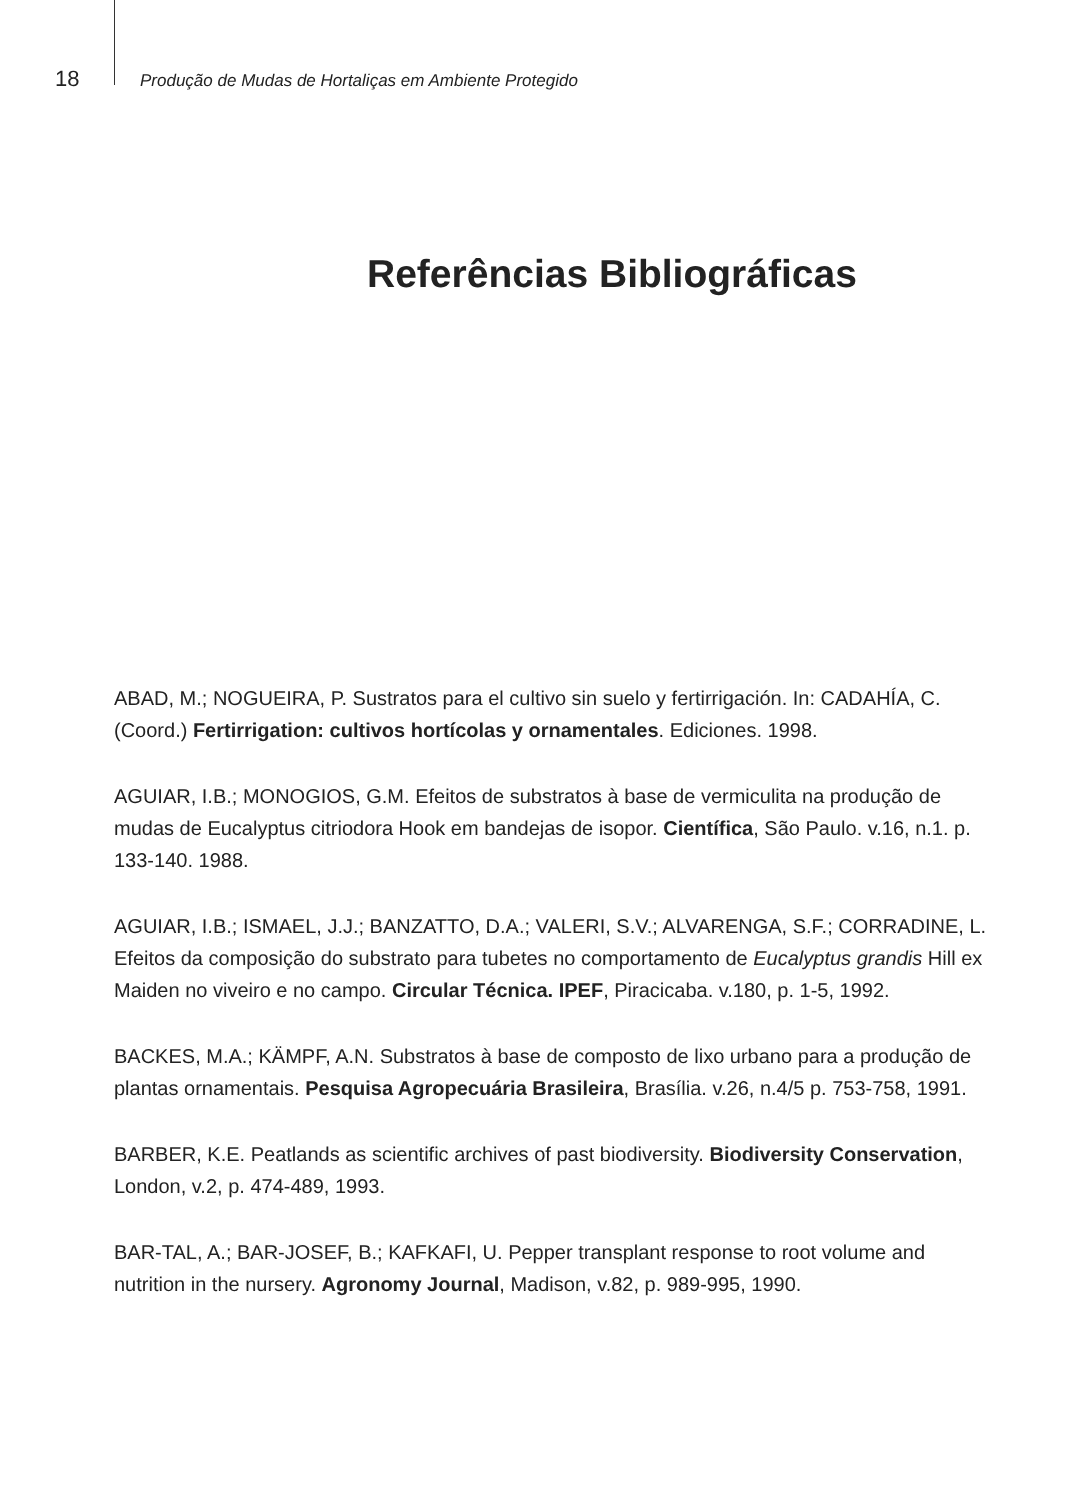18
Produção de Mudas de Hortaliças em Ambiente Protegido
Referências Bibliográficas
ABAD, M.; NOGUEIRA, P. Sustratos para el cultivo sin suelo y fertirrigación. In: CADAHÍA, C. (Coord.) Fertirrigation: cultivos hortícolas y ornamentales. Ediciones. 1998.
AGUIAR, I.B.; MONOGIOS, G.M. Efeitos de substratos à base de vermiculita na produção de mudas de Eucalyptus citriodora Hook em bandejas de isopor. Científica, São Paulo. v.16, n.1. p. 133-140. 1988.
AGUIAR, I.B.; ISMAEL, J.J.; BANZATTO, D.A.; VALERI, S.V.; ALVARENGA, S.F.; CORRADINE, L. Efeitos da composição do substrato para tubetes no comportamento de Eucalyptus grandis Hill ex Maiden no viveiro e no campo. Circular Técnica. IPEF, Piracicaba. v.180, p. 1-5, 1992.
BACKES, M.A.; KÄMPF, A.N. Substratos à base de composto de lixo urbano para a produção de plantas ornamentais. Pesquisa Agropecuária Brasileira, Brasília. v.26, n.4/5 p. 753-758, 1991.
BARBER, K.E. Peatlands as scientific archives of past biodiversity. Biodiversity Conservation, London, v.2, p. 474-489, 1993.
BAR-TAL, A.; BAR-JOSEF, B.; KAFKAFI, U. Pepper transplant response to root volume and nutrition in the nursery. Agronomy Journal, Madison, v.82, p. 989-995, 1990.